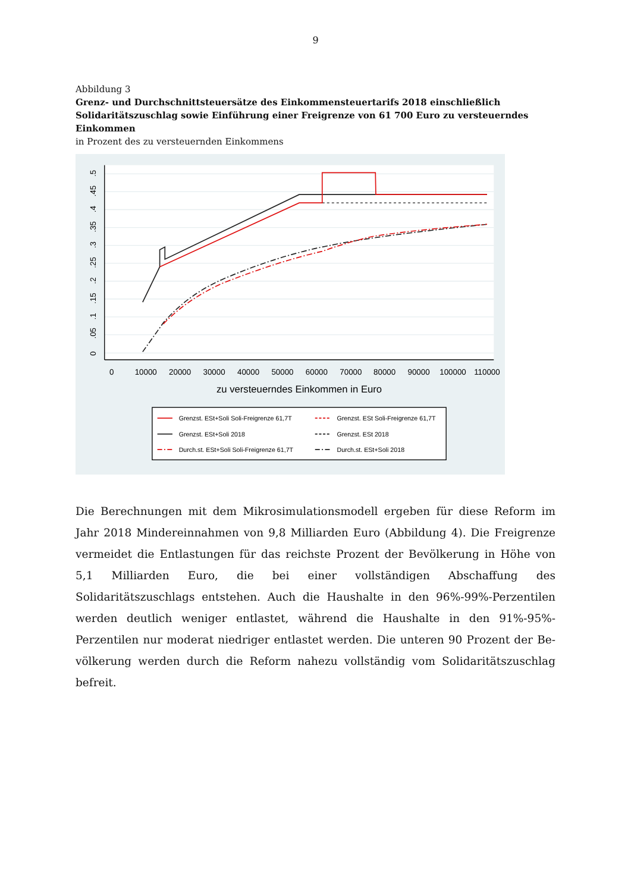9
Abbildung 3
Grenz- und Durchschnittsteuersätze des Einkommensteuertarifs 2018 einschließlich Solidaritäts­zuschlag sowie Einführung einer Freigrenze von 61 700 Euro zu versteuerndes Einkommen
in Prozent des zu versteuernden Einkommens
0
.05
.1
.15
.2
.25
.3
.35
.4
.45
.5
0
10000
20000
30000
40000
50000
60000
70000
80000
90000
100000
110000
zu versteuerndes Einkommen in Euro
Grenzst. ESt+Soli Soli-Freigrenze 61,7T
Grenzst. ESt+Soli 2018
Durch.st. ESt+Soli Soli-Freigrenze 61,7T
Grenzst. ESt Soli-Freigrenze 61,7T
Grenzst. ESt 2018
Durch.st. ESt+Soli 2018
Die Berechnungen mit dem Mikrosimulationsmodell ergeben für diese Reform im Jahr 2018 Mindereinnahmen von 9,8 Milliarden Euro (Abbildung 4). Die Freigrenze vermeidet die Ent­lastungen für das reichste Prozent der Bevölkerung in Höhe von 5,1 Milliarden Euro, die bei einer vollständigen Abschaffung des Solidaritätszuschlags entstehen. Auch die Haushalte in den 96%-99%-Perzentilen werden deutlich weniger entlastet, während die Haushalte in den 91%-95%-Perzentilen nur moderat niedriger entlastet werden. Die unteren 90 Prozent der Be­völkerung werden durch die Reform nahezu vollständig vom Solidaritätszuschlag befreit.